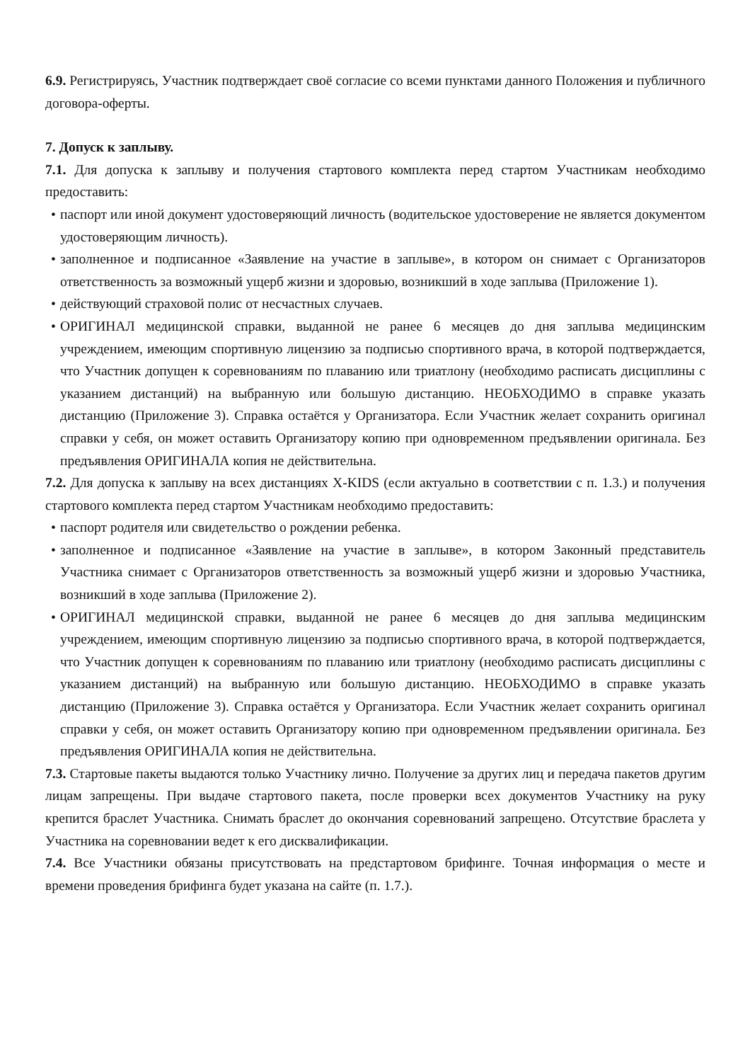6.9. Регистрируясь, Участник подтверждает своё согласие со всеми пунктами данного Положения и публичного договора-оферты.
7. Допуск к заплыву.
7.1. Для допуска к заплыву и получения стартового комплекта перед стартом Участникам необходимо предоставить:
• паспорт или иной документ удостоверяющий личность (водительское удостоверение не является документом удостоверяющим личность).
• заполненное и подписанное «Заявление на участие в заплыве», в котором он снимает с Организаторов ответственность за возможный ущерб жизни и здоровью, возникший в ходе заплыва (Приложение 1).
• действующий страховой полис от несчастных случаев.
• ОРИГИНАЛ медицинской справки, выданной не ранее 6 месяцев до дня заплыва медицинским учреждением, имеющим спортивную лицензию за подписью спортивного врача, в которой подтверждается, что Участник допущен к соревнованиям по плаванию или триатлону (необходимо расписать дисциплины с указанием дистанций) на выбранную или большую дистанцию. НЕОБХОДИМО в справке указать дистанцию (Приложение 3). Справка остаётся у Организатора. Если Участник желает сохранить оригинал справки у себя, он может оставить Организатору копию при одновременном предъявлении оригинала. Без предъявления ОРИГИНАЛА копия не действительна.
7.2. Для допуска к заплыву на всех дистанциях X-KIDS (если актуально в соответствии с п. 1.3.) и получения стартового комплекта перед стартом Участникам необходимо предоставить:
• паспорт родителя или свидетельство о рождении ребенка.
• заполненное и подписанное «Заявление на участие в заплыве», в котором Законный представитель Участника снимает с Организаторов ответственность за возможный ущерб жизни и здоровью Участника, возникший в ходе заплыва (Приложение 2).
• ОРИГИНАЛ медицинской справки, выданной не ранее 6 месяцев до дня заплыва медицинским учреждением, имеющим спортивную лицензию за подписью спортивного врача, в которой подтверждается, что Участник допущен к соревнованиям по плаванию или триатлону (необходимо расписать дисциплины с указанием дистанций) на выбранную или большую дистанцию. НЕОБХОДИМО в справке указать дистанцию (Приложение 3). Справка остаётся у Организатора. Если Участник желает сохранить оригинал справки у себя, он может оставить Организатору копию при одновременном предъявлении оригинала. Без предъявления ОРИГИНАЛА копия не действительна.
7.3. Стартовые пакеты выдаются только Участнику лично. Получение за других лиц и передача пакетов другим лицам запрещены. При выдаче стартового пакета, после проверки всех документов Участнику на руку крепится браслет Участника. Снимать браслет до окончания соревнований запрещено. Отсутствие браслета у Участника на соревновании ведет к его дисквалификации.
7.4. Все Участники обязаны присутствовать на предстартовом брифинге. Точная информация о месте и времени проведения брифинга будет указана на сайте (п. 1.7.).